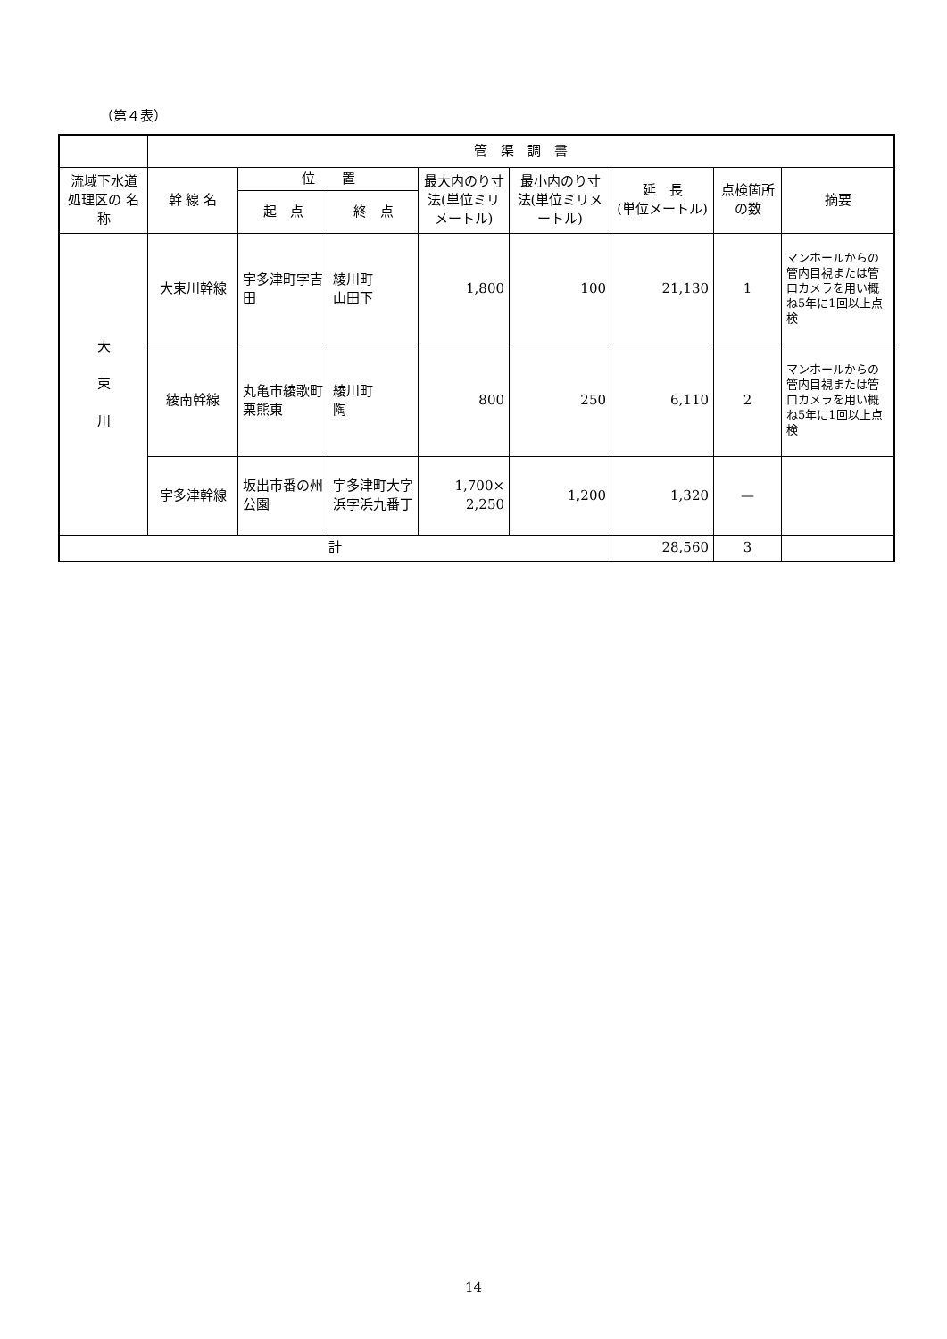（第４表）
| | 管 渠 調 書 | | | | | | | |
| 流域下水道処理区の 名 称 | 幹 線 名 | 位 置 | | 最大内のり寸法(単位ミリメートル) | 最小内のり寸法(単位ミリメートル) | 延 長 (単位メートル) | 点検箇所の数 | 摘要 |
| | | 起 点 | 終 点 | | | | | |
| 大 束 川 | 大束川幹線 | 宇多津町字吉田 | 綾川町 山田下 | 1,800 | 100 | 21,130 | 1 | マンホールからの管内目視または管口カメラを用い概ね5年に1回以上点検 |
| | 綾南幹線 | 丸亀市綾歌町栗熊東 | 綾川町 陶 | 800 | 250 | 6,110 | 2 | マンホールからの管内目視または管口カメラを用い概ね5年に1回以上点検 |
| | 宇多津幹線 | 坂出市番の州公園 | 宇多津町大字浜字浜九番丁 | 1,700× 2,250 | 1,200 | 1,320 | — | |
| 計 | | | | | | 28,560 | 3 | |
14